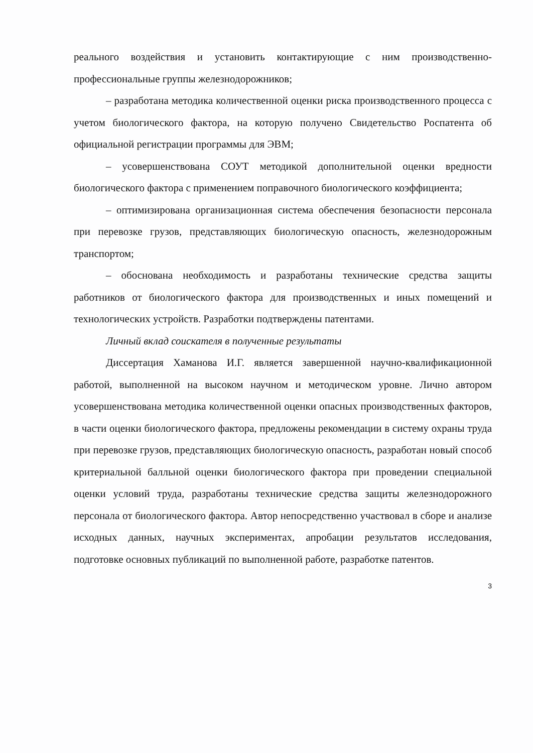реального воздействия и установить контактирующие с ним производственно-профессиональные группы железнодорожников;
– разработана методика количественной оценки риска производственного процесса с учетом биологического фактора, на которую получено Свидетельство Роспатента об официальной регистрации программы для ЭВМ;
– усовершенствована СОУТ методикой дополнительной оценки вредности биологического фактора с применением поправочного биологического коэффициента;
– оптимизирована организационная система обеспечения безопасности персонала при перевозке грузов, представляющих биологическую опасность, железнодорожным транспортом;
– обоснована необходимость и разработаны технические средства защиты работников от биологического фактора для производственных и иных помещений и технологических устройств. Разработки подтверждены патентами.
Личный вклад соискателя в полученные результаты
Диссертация Хаманова И.Г. является завершенной научно-квалификационной работой, выполненной на высоком научном и методическом уровне. Лично автором усовершенствована методика количественной оценки опасных производственных факторов, в части оценки биологического фактора, предложены рекомендации в систему охраны труда при перевозке грузов, представляющих биологическую опасность, разработан новый способ критериальной балльной оценки биологического фактора при проведении специальной оценки условий труда, разработаны технические средства защиты железнодорожного персонала от биологического фактора. Автор непосредственно участвовал в сборе и анализе исходных данных, научных экспериментах, апробации результатов исследования, подготовке основных публикаций по выполненной работе, разработке патентов.
3